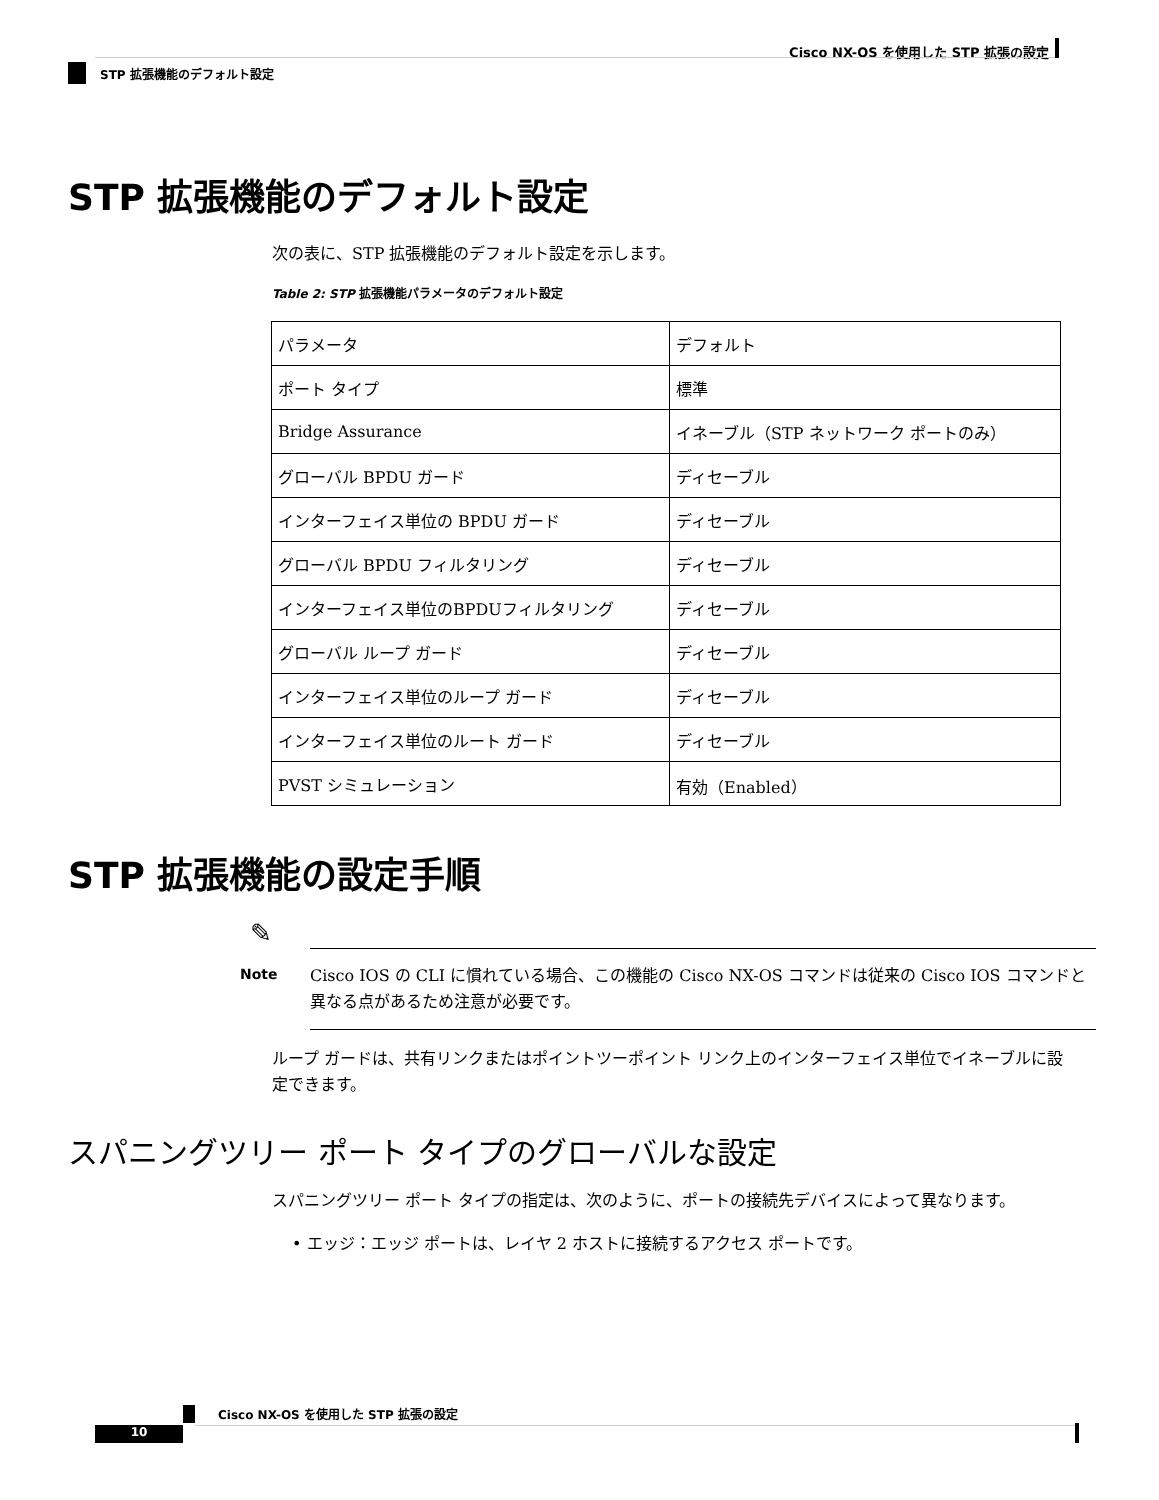Cisco NX-OS を使用した STP 拡張の設定
STP 拡張機能のデフォルト設定
STP 拡張機能のデフォルト設定
次の表に、STP 拡張機能のデフォルト設定を示します。
Table 2: STP 拡張機能パラメータのデフォルト設定
| パラメータ | デフォルト |
| --- | --- |
| ポート タイプ | 標準 |
| Bridge Assurance | イネーブル（STP ネットワーク ポートのみ） |
| グローバル BPDU ガード | ディセーブル |
| インターフェイス単位の BPDU ガード | ディセーブル |
| グローバル BPDU フィルタリング | ディセーブル |
| インターフェイス単位のBPDUフィルタリング | ディセーブル |
| グローバル ループ ガード | ディセーブル |
| インターフェイス単位のループ ガード | ディセーブル |
| インターフェイス単位のルート ガード | ディセーブル |
| PVST シミュレーション | 有効（Enabled） |
STP 拡張機能の設定手順
✎
Note
Cisco IOS の CLI に慣れている場合、この機能の Cisco NX-OS コマンドは従来の Cisco IOS コマンドと異なる点があるため注意が必要です。
ループ ガードは、共有リンクまたはポイントツーポイント リンク上のインターフェイス単位でイネーブルに設定できます。
スパニングツリー ポート タイプのグローバルな設定
スパニングツリー ポート タイプの指定は、次のように、ポートの接続先デバイスによって異なります。
• エッジ：エッジ ポートは、レイヤ 2 ホストに接続するアクセス ポートです。
Cisco NX-OS を使用した STP 拡張の設定
10